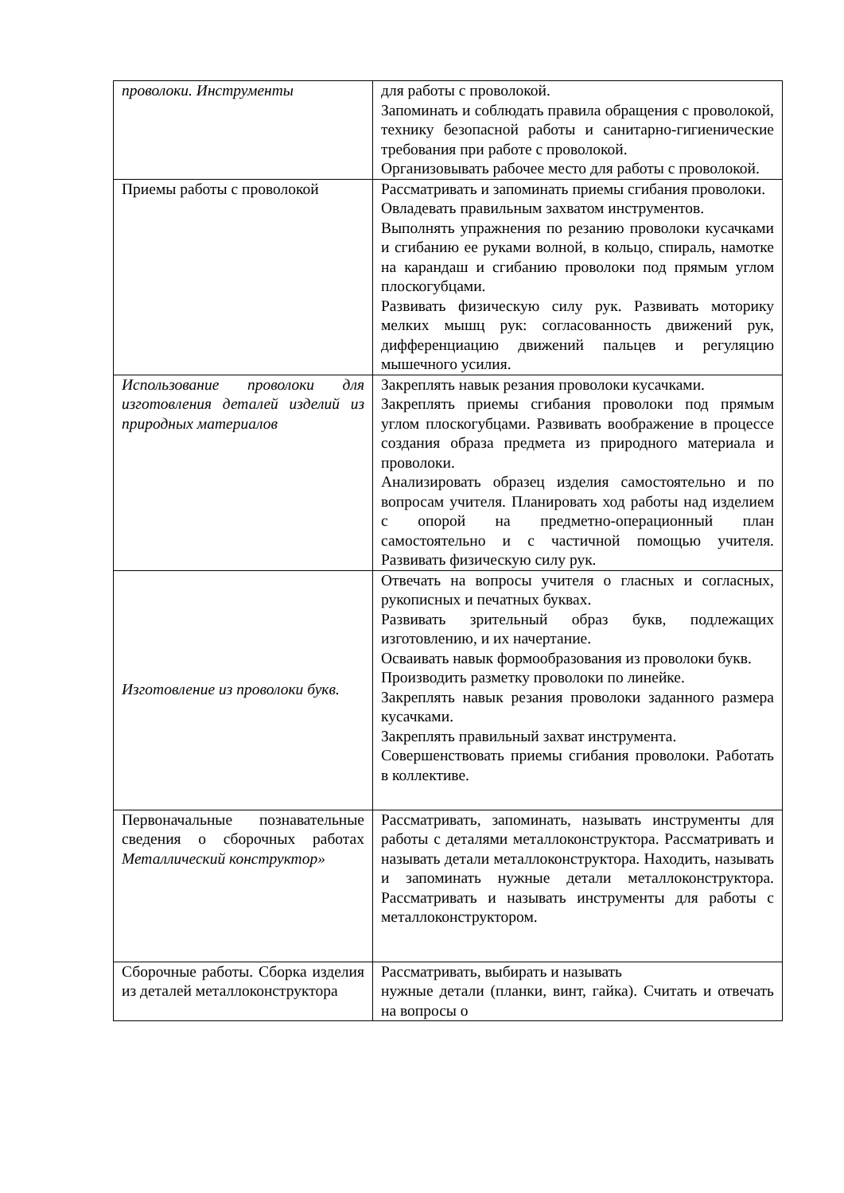| проволоки. Инструменты | для работы с проволокой. Запоминать и соблюдать правила обращения с проволокой, технику безопасной работы и санитарно-гигиенические требования при работе с проволокой. Организовывать рабочее место для работы с проволокой. |
| Приемы работы с проволокой | Рассматривать и запоминать приемы сгибания проволоки. Овладевать правильным захватом инструментов. Выполнять упражнения по резанию проволоки кусачками и сгибанию ее руками волной, в кольцо, спираль, намотке на карандаш и сгибанию проволоки под прямым углом плоскогубцами. Развивать физическую силу рук. Развивать моторику мелких мышц рук: согласованность движений рук, дифференциацию движений пальцев и регуляцию мышечного усилия. |
| Использование проволоки для изготовления деталей изделий из природных материалов | Закреплять навык резания проволоки кусачками. Закреплять приемы сгибания проволоки под прямым углом плоскогубцами. Развивать воображение в процессе создания образа предмета из природного материала и проволоки. Анализировать образец изделия самостоятельно и по вопросам учителя. Планировать ход работы над изделием с опорой на предметно-операционный план самостоятельно и с частичной помощью учителя. Развивать физическую силу рук. |
| Изготовление из проволоки букв. | Отвечать на вопросы учителя о гласных и согласных, рукописных и печатных буквах. Развивать зрительный образ букв, подлежащих изготовлению, и их начертание. Осваивать навык формообразования из проволоки букв. Производить разметку проволоки по линейке. Закреплять навык резания проволоки заданного размера кусачками. Закреплять правильный захват инструмента. Совершенствовать приемы сгибания проволоки. Работать в коллективе. |
| Первоначальные познавательные сведения о сборочных работах Металлический конструктор» | Рассматривать, запоминать, называть инструменты для работы с деталями металлоконструктора. Рассматривать и называть детали металлоконструктора. Находить, называть и запоминать нужные детали металлоконструктора. Рассматривать и называть инструменты для работы с металлоконструктором. |
| Сборочные работы. Сборка изделия из деталей металлоконструктора | Рассматривать, выбирать и называть нужные детали (планки, винт, гайка). Считать и отвечать на вопросы о |